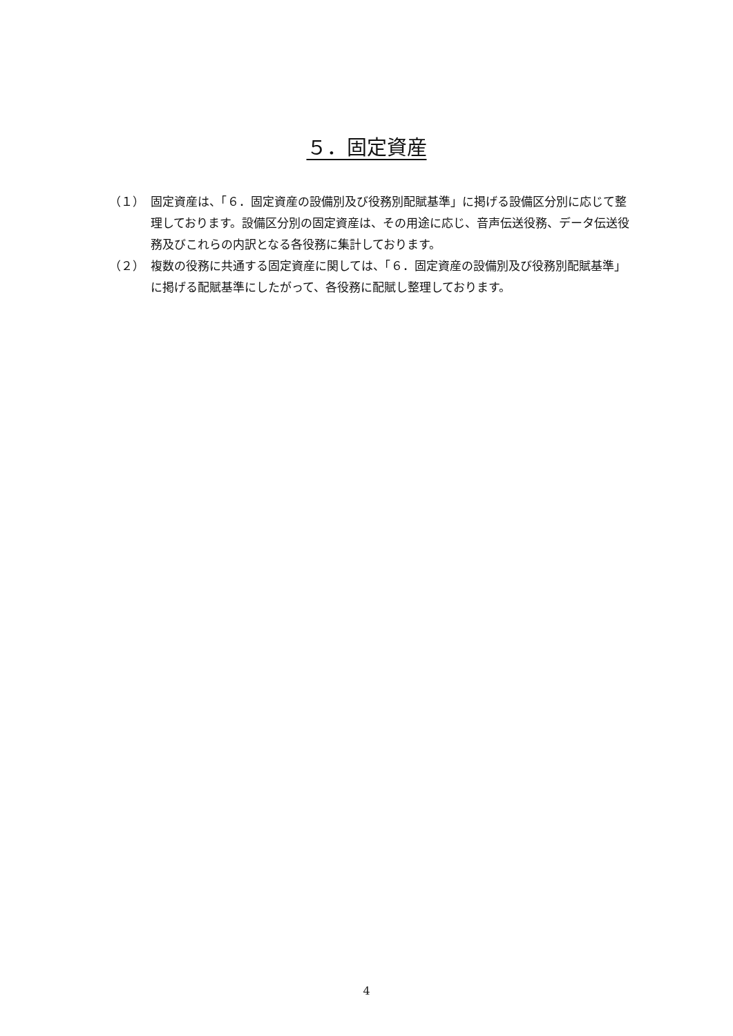５．固定資産
（１） 固定資産は、「６．固定資産の設備別及び役務別配賦基準」に掲げる設備区分別に応じて整理しております。設備区分別の固定資産は、その用途に応じ、音声伝送役務、データ伝送役務及びこれらの内訳となる各役務に集計しております。
（２） 複数の役務に共通する固定資産に関しては、「６．固定資産の設備別及び役務別配賦基準」に掲げる配賦基準にしたがって、各役務に配賦し整理しております。
4